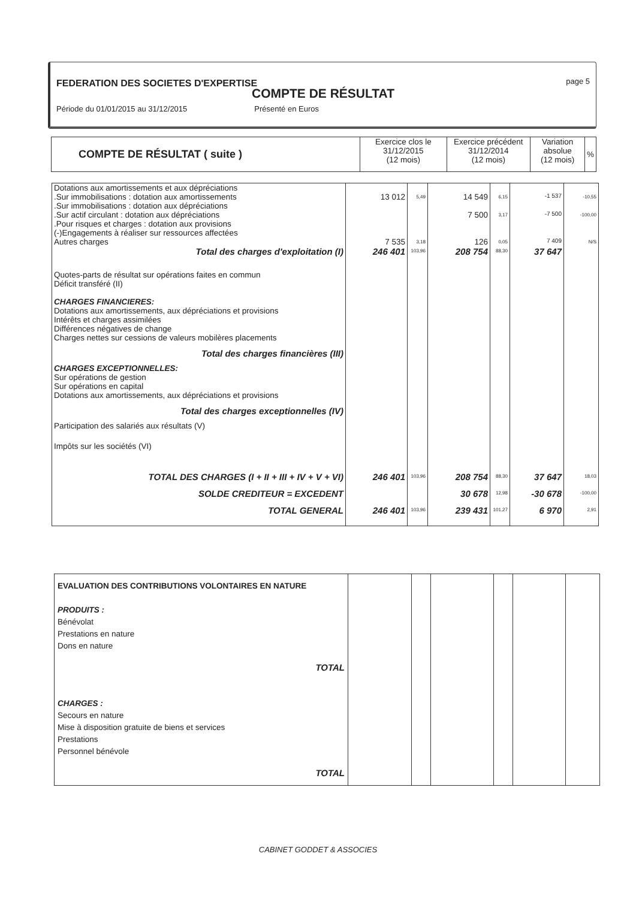FEDERATION DES SOCIETES D'EXPERTISE
page 5
COMPTE DE RÉSULTAT
Période du 01/01/2015 au 31/12/2015 Présenté en Euros
| COMPTE DE RÉSULTAT ( suite ) | Exercice clos le 31/12/2015 (12 mois) | Exercice précédent 31/12/2014 (12 mois) | Variation absolue (12 mois) | % |
| Dotations aux amortissements et aux dépréciations | | | | | | |
| .Sur immobilisations : dotation aux amortissements | 13 012 | 5,49 | 14 549 | 6,15 | -1 537 | -10,55 |
| .Sur immobilisations : dotation aux dépréciations | | | | | | |
| .Sur actif circulant : dotation aux dépréciations | | | 7 500 | 3,17 | -7 500 | -100,00 |
| .Pour risques et charges : dotation aux provisions | | | | | | |
| (-)Engagements à réaliser sur ressources affectées | | | | | | |
| Autres charges | 7 535 | 3,18 | 126 | 0,05 | 7 409 | N/S |
| Total des charges d'exploitation (I) | 246 401 | 103,96 | 208 754 | 88,30 | 37 647 | |
| Quotes-parts de résultat sur opérations faites en commun Déficit transféré (II) CHARGES FINANCIERES: Dotations aux amortissements, aux dépréciations et provisions Intérêts et charges assimilées Différences négatives de change Charges nettes sur cessions de valeurs mobilères placements | | | | | | |
| Total des charges financières (III) | | | | | | |
| CHARGES EXCEPTIONNELLES: Sur opérations de gestion Sur opérations en capital Dotations aux amortissements, aux dépréciations et provisions | | | | | | |
| Total des charges exceptionnelles (IV) | | | | | | |
| Participation des salariés aux résultats (V) | | | | | | |
| Impôts sur les sociétés (VI) | | | | | | |
| TOTAL DES CHARGES (I + II + III + IV + V + VI) | 246 401 | 103,96 | 208 754 | 88,30 | 37 647 | 18,03 |
| SOLDE CREDITEUR = EXCEDENT | | | 30 678 | 12,98 | -30 678 | -100,00 |
| TOTAL GENERAL | 246 401 | 103,96 | 239 431 | 101,27 | 6 970 | 2,91 |
| EVALUATION DES CONTRIBUTIONS VOLONTAIRES EN NATURE PRODUITS : Bénévolat Prestations en nature Dons en nature TOTAL CHARGES : Secours en nature Mise à disposition gratuite de biens et services Prestations Personnel bénévole TOTAL | | | | | | |
CABINET GODDET & ASSOCIES